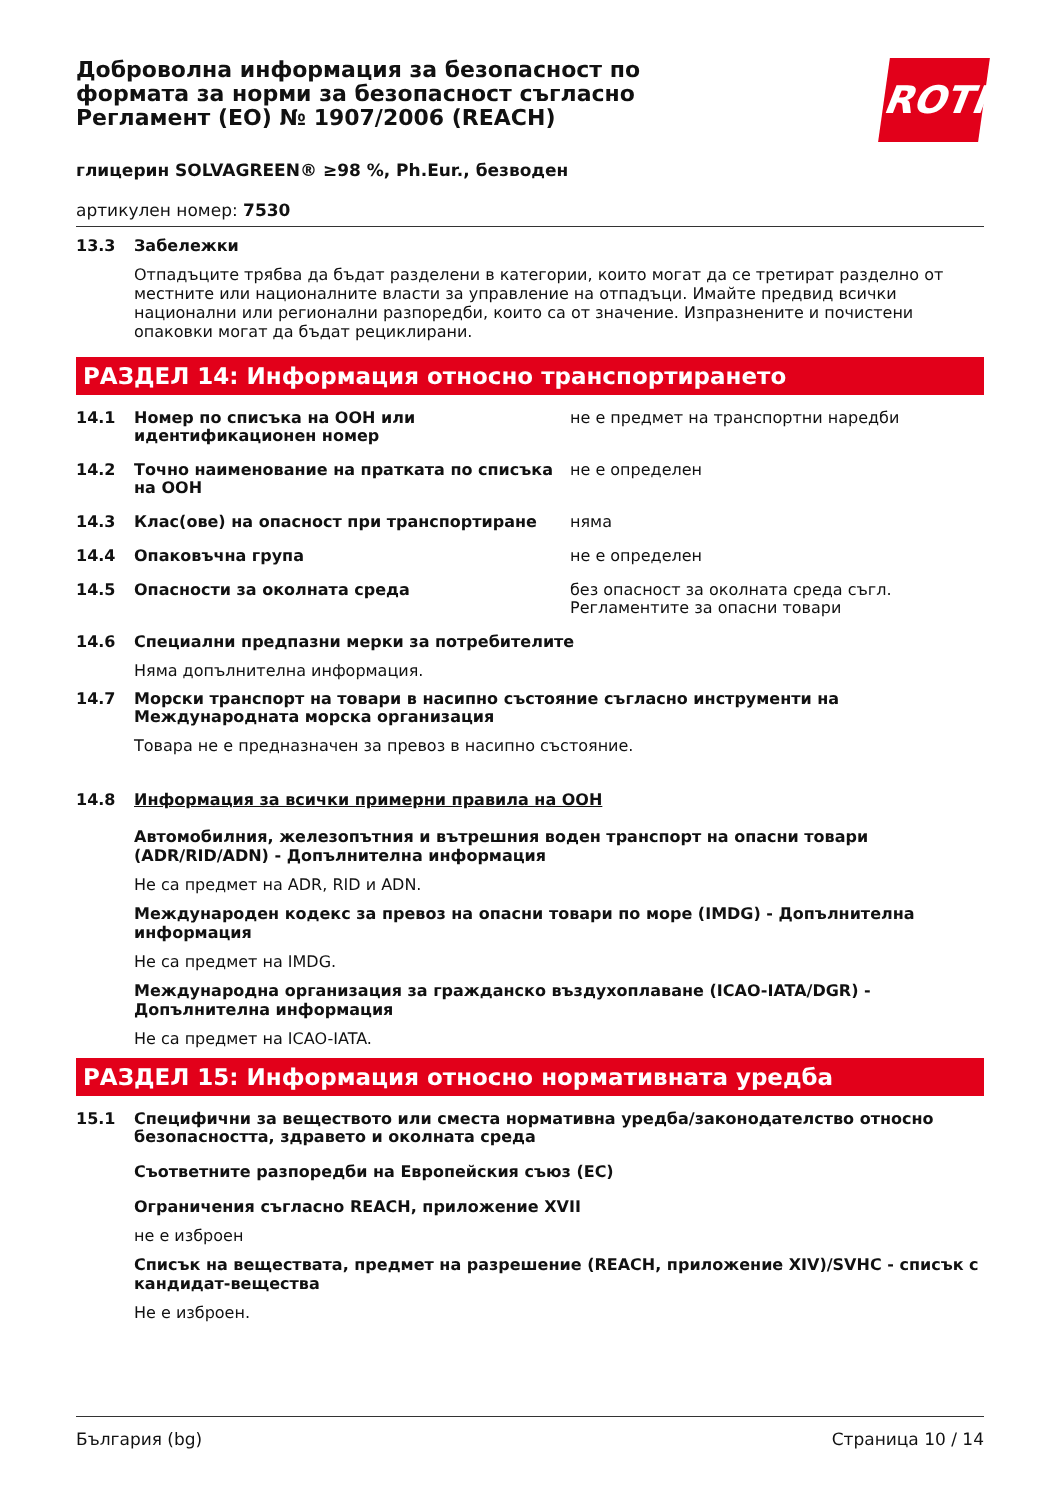Доброволна информация за безопасност по формата за норми за безопасност съгласно Регламент (ЕО) № 1907/2006 (REACH)
ROTH
глицерин SOLVAGREEN® ≥98 %, Ph.Eur., безводен
артикулен номер: 7530
13.3 Забележки
Отпадъците трябва да бъдат разделени в категории, които могат да се третират разделно от местните или националните власти за управление на отпадъци. Имайте предвид всички национални или регионални разпоредби, които са от значение. Изпразнените и почистени опаковки могат да бъдат рециклирани.
РАЗДЕЛ 14: Информация относно транспортирането
14.1 Номер по списъка на ООН или идентификационен номер
не е предмет на транспортни наредби
14.2 Точно наименование на пратката по списъка на ООН
не е определен
14.3 Клас(ове) на опасност при транспортиране няма
14.4 Опаковъчна група не е определен
14.5 Опасности за околната среда без опасност за околната среда съгл. Регламентите за опасни товари
14.6 Специални предпазни мерки за потребителите
Няма допълнителна информация.
14.7 Морски транспорт на товари в насипно състояние съгласно инструменти на Международната морска организация
Товара не е предназначен за превоз в насипно състояние.
14.8 Информация за всички примерни правила на ООН
Автомобилния, железопътния и вътрешния воден транспорт на опасни товари (ADR/RID/ADN) - Допълнителна информация
Не са предмет на ADR, RID и ADN.
Международен кодекс за превоз на опасни товари по море (IMDG) - Допълнителна информация
Не са предмет на IMDG.
Международна организация за гражданско въздухоплаване (ICAO-IATA/DGR) - Допълнителна информация
Не са предмет на ICAO-IATA.
РАЗДЕЛ 15: Информация относно нормативната уредба
15.1 Специфични за веществото или сместа нормативна уредба/законодателство относно безопасността, здравето и околната среда
Съответните разпоредби на Европейския съюз (ЕС)
Ограничения съгласно REACH, приложение XVII
не е изброен
Списък на веществата, предмет на разрешение (REACH, приложение XIV)/SVHC - списък с кандидат-вещества
Не е изброен.
България (bg) Страница 10 / 14